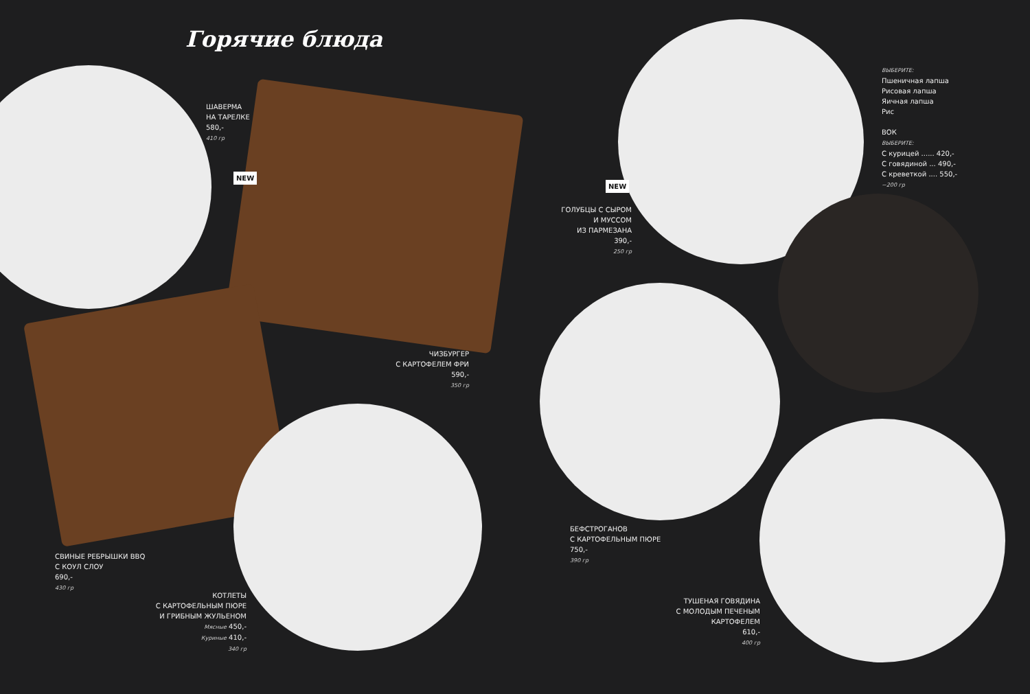Горячие блюда
ШАВЕРМА
НА ТАРЕЛКЕ
580,-
410 гр
NEW
ЧИЗБУРГЕР
С КАРТОФЕЛЕМ ФРИ
590,-
350 гр
СВИНЫЕ РЕБРЫШКИ BBQ
С КОУЛ СЛОУ
690,-
430 гр
КОТЛЕТЫ
С КАРТОФЕЛЬНЫМ ПЮРЕ
И ГРИБНЫМ ЖУЛЬЕНОМ
Мясные 450,-
Куриные 410,-
340 гр
NEW
ГОЛУБЦЫ С СЫРОМ
И МУССОМ
ИЗ ПАРМЕЗАНА
390,-
250 гр
ВЫБЕРИТЕ:
Пшеничная лапша
Рисовая лапша
Яичная лапша
Рис
ВОК
ВЫБЕРИТЕ:
С курицей ...... 420,-
С говядиной ... 490,-
С креветкой .... 550,-
~200 гр
БЕФСТРОГАНОВ
С КАРТОФЕЛЬНЫМ ПЮРЕ
750,-
390 гр
ТУШЕНАЯ ГОВЯДИНА
С МОЛОДЫМ ПЕЧЕНЫМ
КАРТОФЕЛЕМ
610,-
400 гр